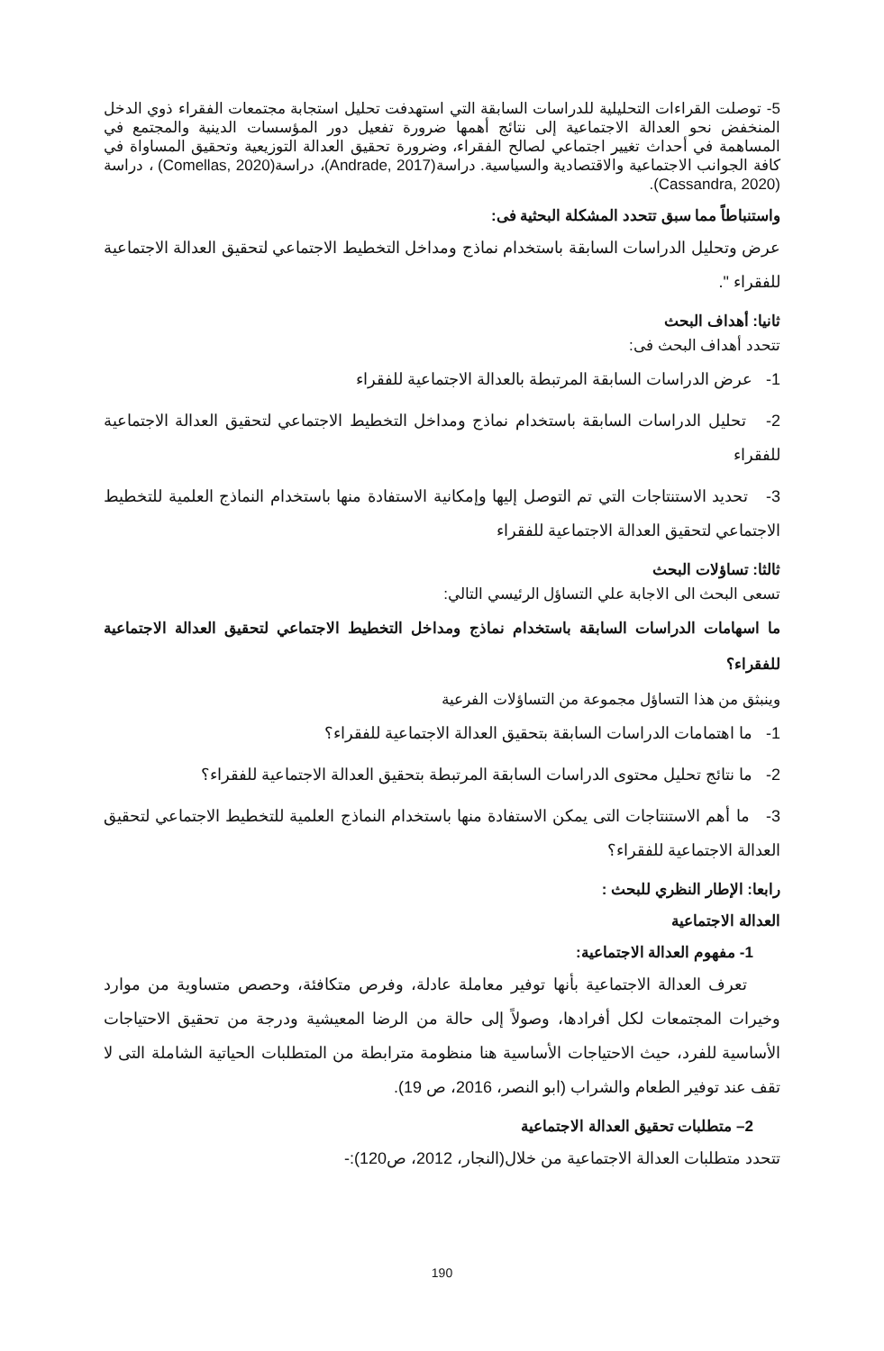5- توصلت القراءات التحليلية للدراسات السابقة التي استهدفت تحليل استجابة مجتمعات الفقراء ذوي الدخل المنخفض نحو العدالة الاجتماعية إلى نتائج أهمها ضرورة تفعيل دور المؤسسات الدينية والمجتمع في المساهمة في أحداث تغيير اجتماعي لصالح الفقراء، وضرورة تحقيق العدالة التوزيعية وتحقيق المساواة في كافة الجوانب الاجتماعية والاقتصادية والسياسية. دراسة(Andrade, 2017)، دراسة(Comellas, 2020) ، دراسة (Cassandra, 2020).
واستنباطاً مما سبق تتحدد المشكلة البحثية فى:
عرض وتحليل الدراسات السابقة باستخدام نماذج ومداخل التخطيط الاجتماعي لتحقيق العدالة الاجتماعية للفقراء ".
ثانيا: أهداف البحث
تتحدد أهداف البحث فى:
1- عرض الدراسات السابقة المرتبطة بالعدالة الاجتماعية للفقراء
2- تحليل الدراسات السابقة باستخدام نماذج ومداخل التخطيط الاجتماعي لتحقيق العدالة الاجتماعية للفقراء
3- تحديد الاستنتاجات التي تم التوصل إليها وإمكانية الاستفادة منها باستخدام النماذج العلمية للتخطيط الاجتماعي لتحقيق العدالة الاجتماعية للفقراء
ثالثا: تساؤلات البحث
تسعى البحث الى الاجابة علي التساؤل الرئيسي التالي:
ما اسهامات الدراسات السابقة باستخدام نماذج ومداخل التخطيط الاجتماعي لتحقيق العدالة الاجتماعية للفقراء؟
وينبثق من هذا التساؤل مجموعة من التساؤلات الفرعية
1- ما اهتمامات الدراسات السابقة بتحقيق العدالة الاجتماعية للفقراء؟
2- ما نتائج تحليل محتوى الدراسات السابقة المرتبطة بتحقيق العدالة الاجتماعية للفقراء؟
3- ما أهم الاستنتاجات التى يمكن الاستفادة منها باستخدام النماذج العلمية للتخطيط الاجتماعي لتحقيق العدالة الاجتماعية للفقراء؟
رابعا: الإطار النظري للبحث :
العدالة الاجتماعية
1- مفهوم العدالة الاجتماعية:
تعرف العدالة الاجتماعية بأنها توفير معاملة عادلة، وفرص متكافئة، وحصص متساوية من موارد وخيرات المجتمعات لكل أفرادها، وصولاً إلى حالة من الرضا المعيشية ودرجة من تحقيق الاحتياجات الأساسية للفرد، حيث الاحتياجات الأساسية هنا منظومة مترابطة من المتطلبات الحياتية الشاملة التى لا تقف عند توفير الطعام والشراب (ابو النصر، 2016، ص 19).
2– متطلبات تحقيق العدالة الاجتماعية
تتحدد متطلبات العدالة الاجتماعية من خلال(النجار، 2012، ص120):-
190